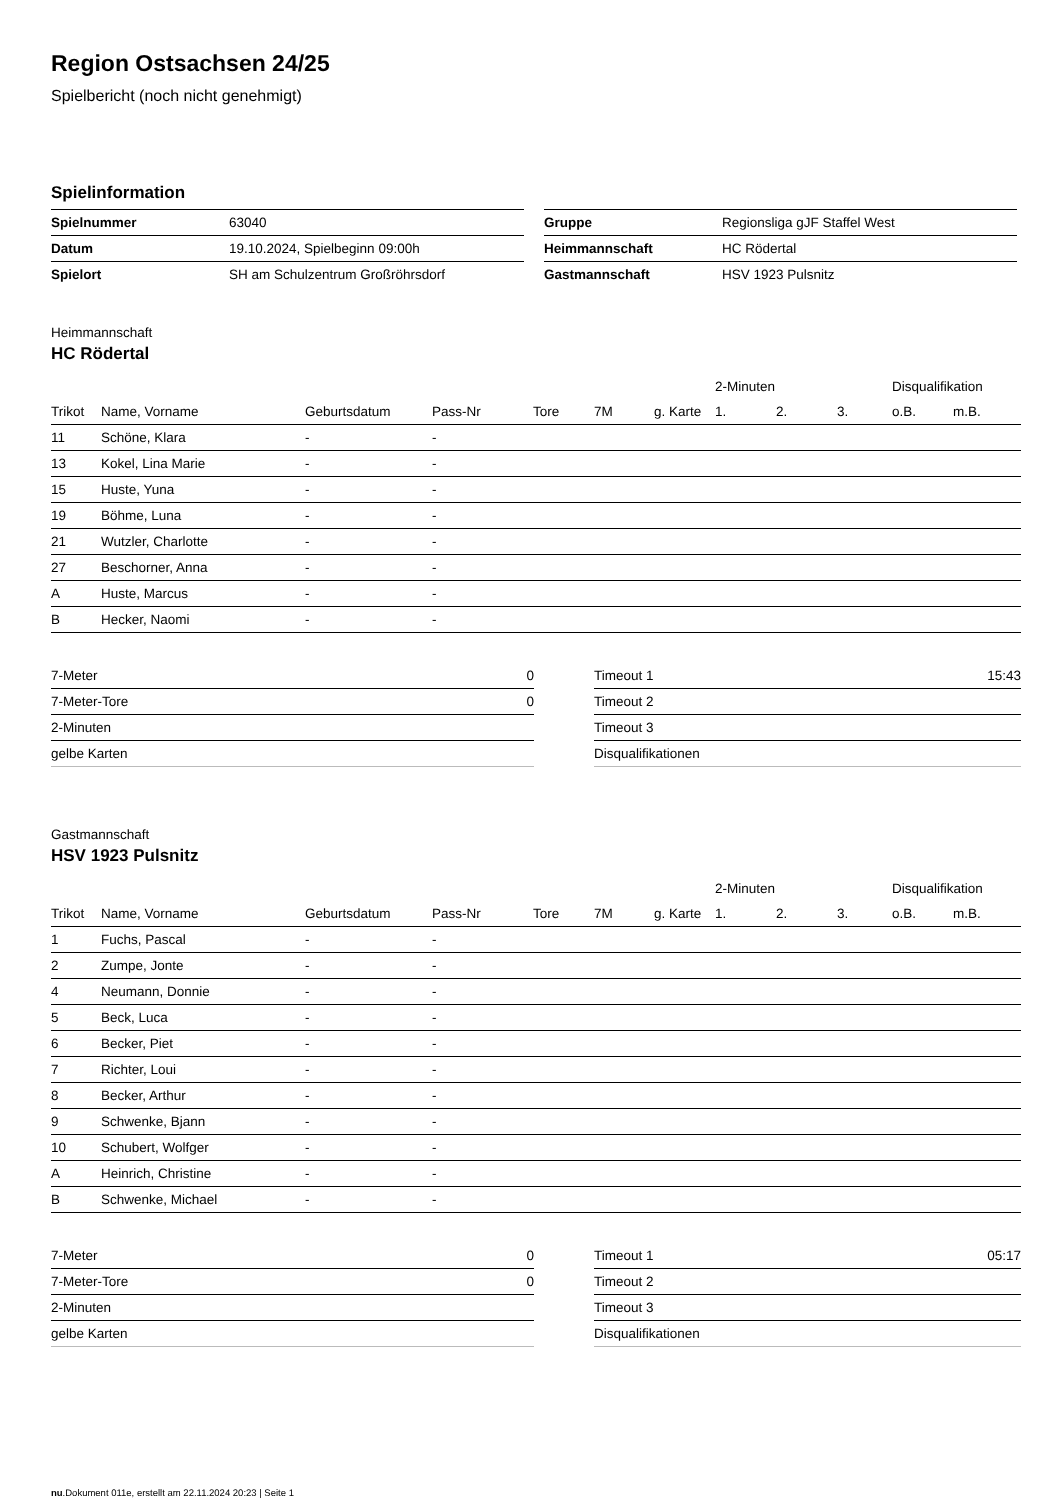Region Ostsachsen 24/25
Spielbericht (noch nicht genehmigt)
Spielinformation
| Spielnummer | 63040 |
| Datum | 19.10.2024, Spielbeginn 09:00h |
| Spielort | SH am Schulzentrum Großröhrsdorf |
| Gruppe | Regionsliga gJF Staffel West |
| Heimmannschaft | HC Rödertal |
| Gastmannschaft | HSV 1923 Pulsnitz |
Heimmannschaft
HC Rödertal
| | | | | | | | 2-Minuten | | | Disqualifikation | |
| --- | --- | --- | --- | --- | --- | --- | --- | --- | --- | --- | --- |
| Trikot | Name, Vorname | Geburtsdatum | Pass-Nr | Tore | 7M | g. Karte | 1. | 2. | 3. | o.B. | m.B. |
| 11 | Schöne, Klara | - | - | | | | | | | | |
| 13 | Kokel, Lina Marie | - | - | | | | | | | | |
| 15 | Huste, Yuna | - | - | | | | | | | | |
| 19 | Böhme, Luna | - | - | | | | | | | | |
| 21 | Wutzler, Charlotte | - | - | | | | | | | | |
| 27 | Beschorner, Anna | - | - | | | | | | | | |
| A | Huste, Marcus | - | - | | | | | | | | |
| B | Hecker, Naomi | - | - | | | | | | | | |
| 7-Meter | 0 |
| 7-Meter-Tore | 0 |
| 2-Minuten | |
| gelbe Karten | |
| Timeout 1 | 15:43 |
| Timeout 2 | |
| Timeout 3 | |
| Disqualifikationen | |
Gastmannschaft
HSV 1923 Pulsnitz
| | | | | | | | 2-Minuten | | | Disqualifikation | |
| --- | --- | --- | --- | --- | --- | --- | --- | --- | --- | --- | --- |
| Trikot | Name, Vorname | Geburtsdatum | Pass-Nr | Tore | 7M | g. Karte | 1. | 2. | 3. | o.B. | m.B. |
| 1 | Fuchs, Pascal | - | - | | | | | | | | |
| 2 | Zumpe, Jonte | - | - | | | | | | | | |
| 4 | Neumann, Donnie | - | - | | | | | | | | |
| 5 | Beck, Luca | - | - | | | | | | | | |
| 6 | Becker, Piet | - | - | | | | | | | | |
| 7 | Richter, Loui | - | - | | | | | | | | |
| 8 | Becker, Arthur | - | - | | | | | | | | |
| 9 | Schwenke, Bjann | - | - | | | | | | | | |
| 10 | Schubert, Wolfger | - | - | | | | | | | | |
| A | Heinrich, Christine | - | - | | | | | | | | |
| B | Schwenke, Michael | - | - | | | | | | | | |
| 7-Meter | 0 |
| 7-Meter-Tore | 0 |
| 2-Minuten | |
| gelbe Karten | |
| Timeout 1 | 05:17 |
| Timeout 2 | |
| Timeout 3 | |
| Disqualifikationen | |
nu.Dokument 011e, erstellt am 22.11.2024 20:23 | Seite 1